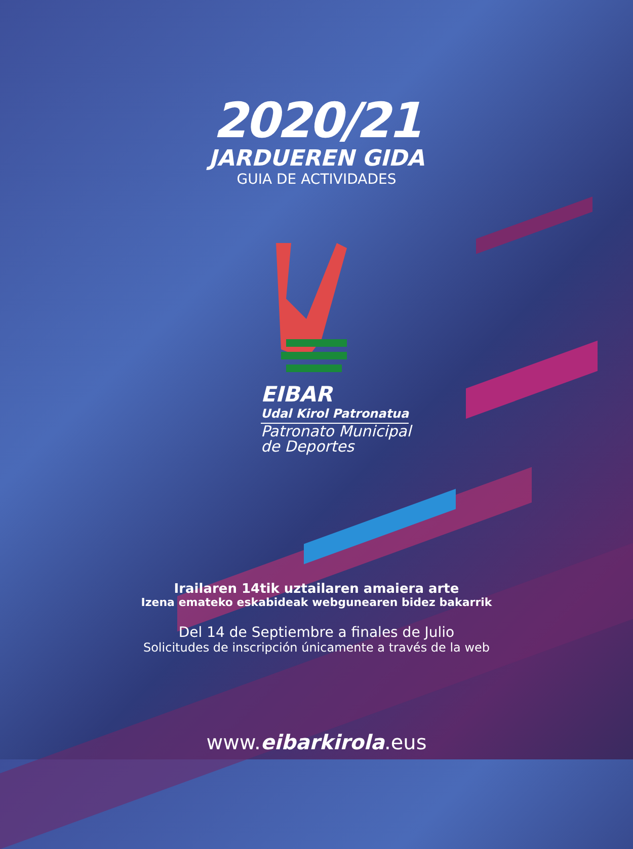2020/21
JARDUEREN GIDA
GUIA DE ACTIVIDADES
EIBAR
Udal Kirol Patronatua
Patronato Municipal
de Deportes
Irailaren 14tik uztailaren amaiera arte
Izena emateko eskabideak webgunearen bidez bakarrik
Del 14 de Septiembre a finales de Julio
Solicitudes de inscripción únicamente a través de la web
www.eibarkirola.eus